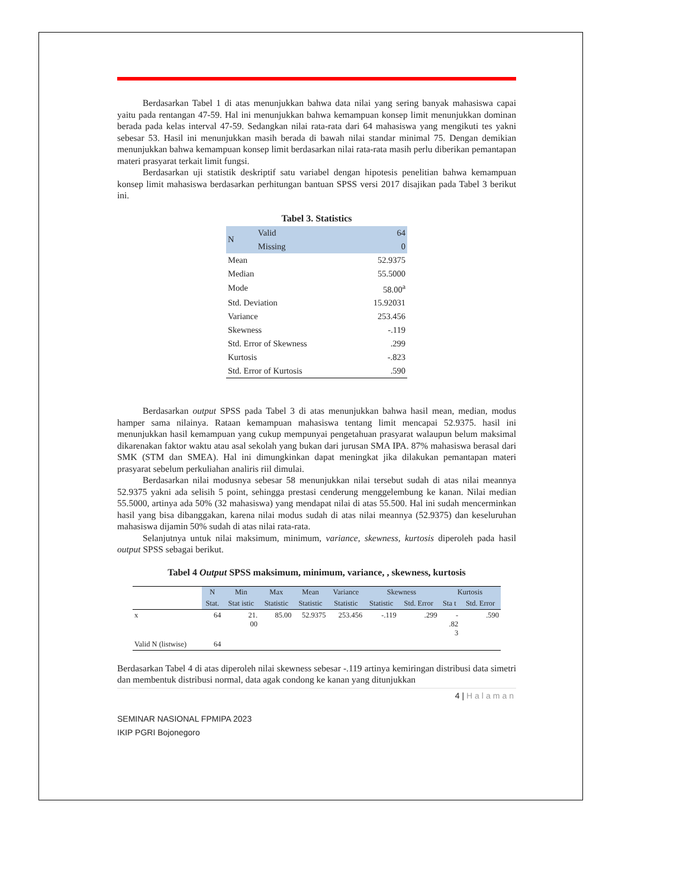Berdasarkan Tabel 1 di atas menunjukkan bahwa data nilai yang sering banyak mahasiswa capai yaitu pada rentangan 47-59. Hal ini menunjukkan bahwa kemampuan konsep limit menunjukkan dominan berada pada kelas interval 47-59. Sedangkan nilai rata-rata dari 64 mahasiswa yang mengikuti tes yakni sebesar 53. Hasil ini menunjukkan masih berada di bawah nilai standar minimal 75. Dengan demikian menunjukkan bahwa kemampuan konsep limit berdasarkan nilai rata-rata masih perlu diberikan pemantapan materi prasyarat terkait limit fungsi.
Berdasarkan uji statistik deskriptif satu variabel dengan hipotesis penelitian bahwa kemampuan konsep limit mahasiswa berdasarkan perhitungan bantuan SPSS versi 2017 disajikan pada Tabel 3 berikut ini.
Tabel 3. Statistics
| N | Valid | 64 |
| | Missing | 0 |
| Mean | | 52.9375 |
| Median | | 55.5000 |
| Mode | | 58.00<sup>a</sup> |
| Std. Deviation | | 15.92031 |
| Variance | | 253.456 |
| Skewness | | -.119 |
| Std. Error of Skewness | | .299 |
| Kurtosis | | -.823 |
| Std. Error of Kurtosis | | .590 |
Berdasarkan output SPSS pada Tabel 3 di atas menunjukkan bahwa hasil mean, median, modus hamper sama nilainya. Rataan kemampuan mahasiswa tentang limit mencapai 52.9375. hasil ini menunjukkan hasil kemampuan yang cukup mempunyai pengetahuan prasyarat walaupun belum maksimal dikarenakan faktor waktu atau asal sekolah yang bukan dari jurusan SMA IPA. 87% mahasiswa berasal dari SMK (STM dan SMEA). Hal ini dimungkinkan dapat meningkat jika dilakukan pemantapan materi prasyarat sebelum perkuliahan analiris riil dimulai.
Berdasarkan nilai modusnya sebesar 58 menunjukkan nilai tersebut sudah di atas nilai meannya 52.9375 yakni ada selisih 5 point, sehingga prestasi cenderung menggelembung ke kanan. Nilai median 55.5000, artinya ada 50% (32 mahasiswa) yang mendapat nilai di atas 55.500. Hal ini sudah mencerminkan hasil yang bisa dibanggakan, karena nilai modus sudah di atas nilai meannya (52.9375) dan keseluruhan mahasiswa dijamin 50% sudah di atas nilai rata-rata.
Selanjutnya untuk nilai maksimum, minimum, variance, skewness, kurtosis diperoleh pada hasil output SPSS sebagai berikut.
Tabel 4 Output SPSS maksimum, minimum, variance, , skewness, kurtosis
| | N | Min | Max | Mean | Variance | Skewness | | Kurtosis | |
| --- | --- | --- | --- | --- | --- | --- | --- | --- | --- |
| | Stat. | Stat istic | Statistic | Statistic | Statistic | Statistic | Std. Error | Sta t | Std. Error |
| x | 64 | 21. 00 | 85.00 | 52.9375 | 253.456 | -.119 | .299 | - .82 3 | .590 |
| Valid N (listwise) | 64 | | | | | | | | |
Berdasarkan Tabel 4 di atas diperoleh nilai skewness sebesar -.119 artinya kemiringan distribusi data simetri dan membentuk distribusi normal, data agak condong ke kanan yang ditunjukkan
4 | Halaman
SEMINAR NASIONAL FPMIPA 2023
IKIP PGRI Bojonegoro